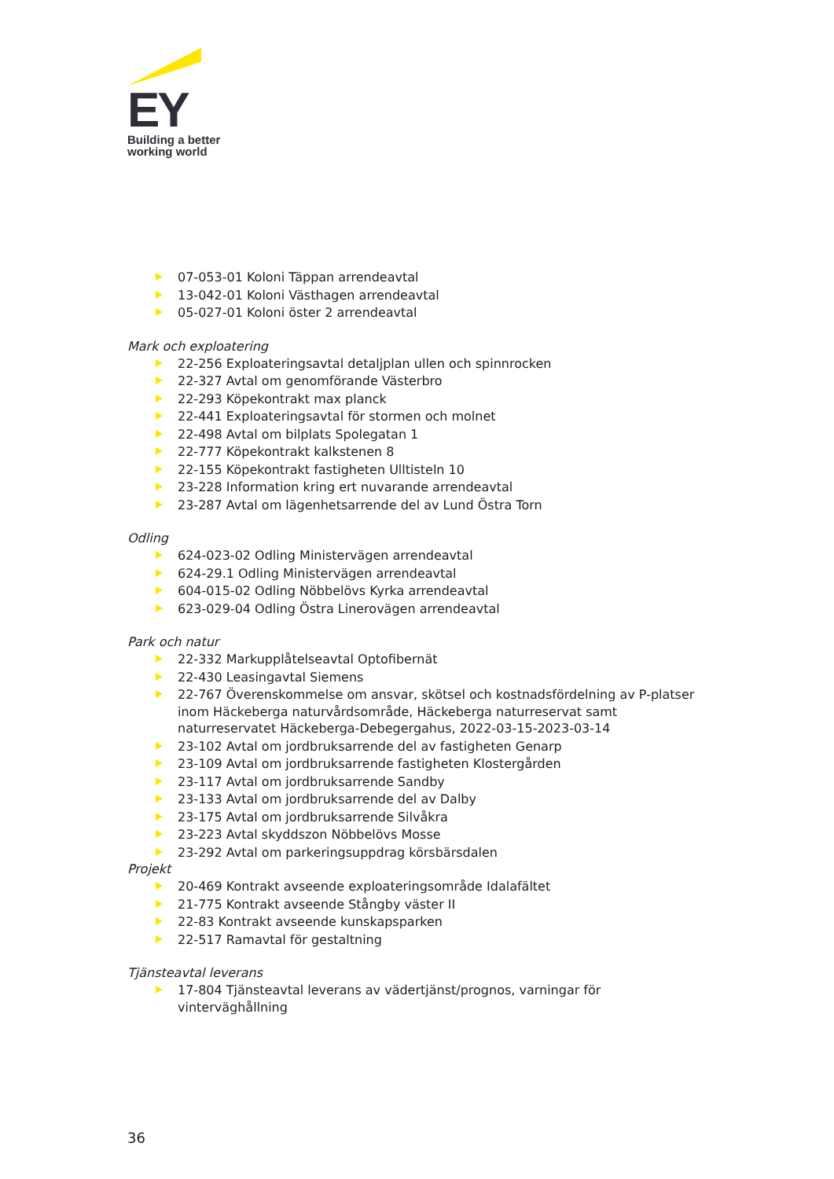EY
Building a better
working world
07-053-01 Koloni Täppan arrendeavtal
13-042-01 Koloni Västhagen arrendeavtal
05-027-01 Koloni öster 2 arrendeavtal
Mark och exploatering
22-256 Exploateringsavtal detaljplan ullen och spinnrocken
22-327 Avtal om genomförande Västerbro
22-293 Köpekontrakt max planck
22-441 Exploateringsavtal för stormen och molnet
22-498 Avtal om bilplats Spolegatan 1
22-777 Köpekontrakt kalkstenen 8
22-155 Köpekontrakt fastigheten Ulltisteln 10
23-228 Information kring ert nuvarande arrendeavtal
23-287 Avtal om lägenhetsarrende del av Lund Östra Torn
Odling
624-023-02 Odling Ministervägen arrendeavtal
624-29.1 Odling Ministervägen arrendeavtal
604-015-02 Odling Nöbbelövs Kyrka arrendeavtal
623-029-04 Odling Östra Linerovägen arrendeavtal
Park och natur
22-332 Markupplåtelseavtal Optofibernät
22-430 Leasingavtal Siemens
22-767 Överenskommelse om ansvar, skötsel och kostnadsfördelning av P-platser inom Häckeberga naturvårdsområde, Häckeberga naturreservat samt naturreservatet Häckeberga-Debegergahus, 2022-03-15-2023-03-14
23-102 Avtal om jordbruksarrende del av fastigheten Genarp
23-109 Avtal om jordbruksarrende fastigheten Klostergården
23-117 Avtal om jordbruksarrende Sandby
23-133 Avtal om jordbruksarrende del av Dalby
23-175 Avtal om jordbruksarrende Silvåkra
23-223 Avtal skyddszon Nöbbelövs Mosse
23-292 Avtal om parkeringsuppdrag körsbärsdalen
Projekt
20-469 Kontrakt avseende exploateringsområde Idalafältet
21-775 Kontrakt avseende Stångby väster II
22-83 Kontrakt avseende kunskapsparken
22-517 Ramavtal för gestaltning
Tjänsteavtal leverans
17-804 Tjänsteavtal leverans av vädertjänst/prognos, varningar för vinterväghållning
36